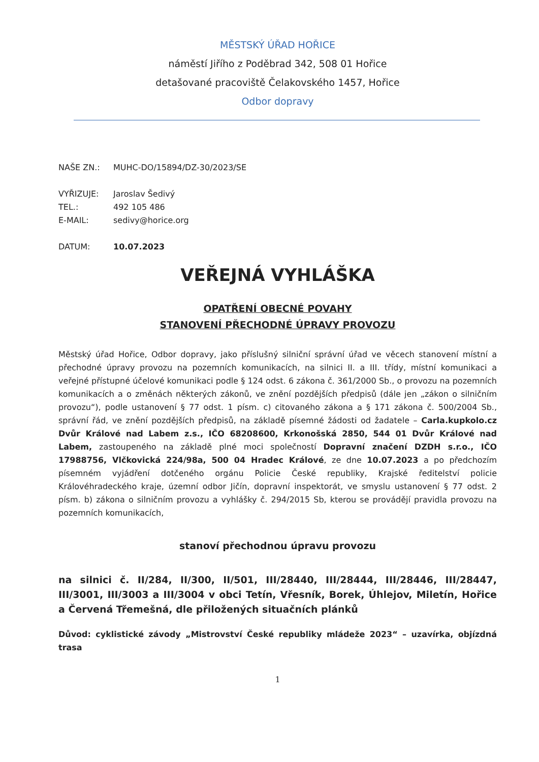MĚSTSKÝ ÚŘAD HOŘICE
náměstí Jiřího z Poděbrad 342, 508 01 Hořice
detašované pracoviště Čelakovského 1457, Hořice
Odbor dopravy
| NAŠE ZN.: | MUHC-DO/15894/DZ-30/2023/SE |
| VYŘIZUJE: | Jaroslav Šedivý |
| TEL.: | 492 105 486 |
| E-MAIL: | sedivy@horice.org |
| DATUM: | 10.07.2023 |
VEŘEJNÁ VYHLÁŠKA
OPATŘENÍ OBECNÉ POVAHY
STANOVENÍ PŘECHODNÉ ÚPRAVY PROVOZU
Městský úřad Hořice, Odbor dopravy, jako příslušný silniční správní úřad ve věcech stanovení místní a přechodné úpravy provozu na pozemních komunikacích, na silnici II. a III. třídy, místní komunikaci a veřejné přístupné účelové komunikaci podle § 124 odst. 6 zákona č. 361/2000 Sb., o provozu na pozemních komunikacích a o změnách některých zákonů, ve znění pozdějších předpisů (dále jen „zákon o silničním provozu“), podle ustanovení § 77 odst. 1 písm. c) citovaného zákona a § 171 zákona č. 500/2004 Sb., správní řád, ve znění pozdějších předpisů, na základě písemné žádosti od žadatele – Carla.kupkolo.cz Dvůr Králové nad Labem z.s., IČO 68208600, Krkonošská 2850, 544 01 Dvůr Králové nad Labem, zastoupeného na základě plné moci společností Dopravní značení DZDH s.r.o., IČO 17988756, Vlčkovická 224/98a, 500 04 Hradec Králové, ze dne 10.07.2023 a po předchozím písemném vyjádření dotčeného orgánu Policie České republiky, Krajské ředitelství policie Královéhradeckého kraje, územní odbor Jičín, dopravní inspektorát, ve smyslu ustanovení § 77 odst. 2 písm. b) zákona o silničním provozu a vyhlášky č. 294/2015 Sb, kterou se provádějí pravidla provozu na pozemních komunikacích,
stanoví přechodnou úpravu provozu
na silnici č. II/284, II/300, II/501, III/28440, III/28444, III/28446, III/28447, III/3001, III/3003 a III/3004 v obci Tetín, Vřesník, Borek, Úhlejov, Miletín, Hořice a Červená Třemešná, dle přiložených situačních plánků
Důvod: cyklistické závody „Mistrovství České republiky mládeže 2023“ – uzavírka, objízdná trasa
1